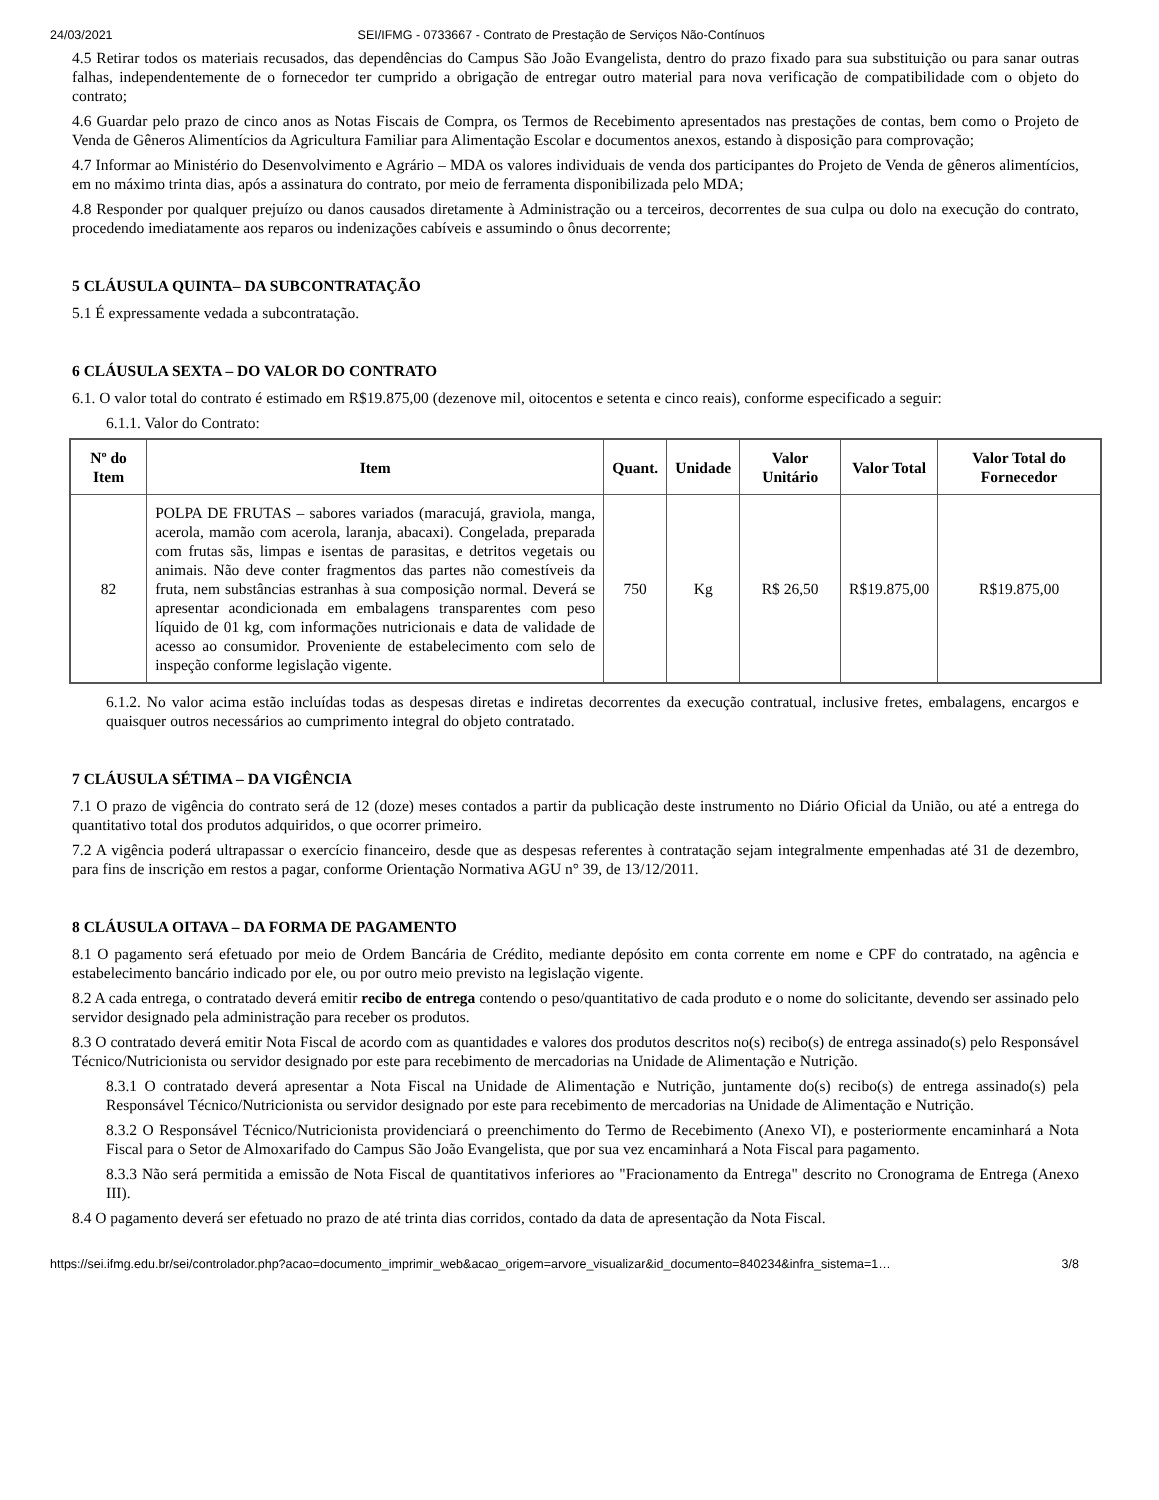24/03/2021 SEI/IFMG - 0733667 - Contrato de Prestação de Serviços Não-Contínuos
4.5 Retirar todos os materiais recusados, das dependências do Campus São João Evangelista, dentro do prazo fixado para sua substituição ou para sanar outras falhas, independentemente de o fornecedor ter cumprido a obrigação de entregar outro material para nova verificação de compatibilidade com o objeto do contrato;
4.6 Guardar pelo prazo de cinco anos as Notas Fiscais de Compra, os Termos de Recebimento apresentados nas prestações de contas, bem como o Projeto de Venda de Gêneros Alimentícios da Agricultura Familiar para Alimentação Escolar e documentos anexos, estando à disposição para comprovação;
4.7 Informar ao Ministério do Desenvolvimento e Agrário – MDA os valores individuais de venda dos participantes do Projeto de Venda de gêneros alimentícios, em no máximo trinta dias, após a assinatura do contrato, por meio de ferramenta disponibilizada pelo MDA;
4.8 Responder por qualquer prejuízo ou danos causados diretamente à Administração ou a terceiros, decorrentes de sua culpa ou dolo na execução do contrato, procedendo imediatamente aos reparos ou indenizações cabíveis e assumindo o ônus decorrente;
5 CLÁUSULA QUINTA– DA SUBCONTRATAÇÃO
5.1 É expressamente vedada a subcontratação.
6 CLÁUSULA SEXTA – DO VALOR DO CONTRATO
6.1. O valor total do contrato é estimado em R$19.875,00 (dezenove mil, oitocentos e setenta e cinco reais), conforme especificado a seguir:
6.1.1. Valor do Contrato:
| Nº do Item | Item | Quant. | Unidade | Valor Unitário | Valor Total | Valor Total do Fornecedor |
| --- | --- | --- | --- | --- | --- | --- |
| 82 | POLPA DE FRUTAS – sabores variados (maracujá, graviola, manga, acerola, mamão com acerola, laranja, abacaxi). Congelada, preparada com frutas sãs, limpas e isentas de parasitas, e detritos vegetais ou animais. Não deve conter fragmentos das partes não comestíveis da fruta, nem substâncias estranhas à sua composição normal. Deverá se apresentar acondicionada em embalagens transparentes com peso líquido de 01 kg, com informações nutricionais e data de validade de acesso ao consumidor. Proveniente de estabelecimento com selo de inspeção conforme legislação vigente. | 750 | Kg | R$ 26,50 | R$19.875,00 | R$19.875,00 |
6.1.2. No valor acima estão incluídas todas as despesas diretas e indiretas decorrentes da execução contratual, inclusive fretes, embalagens, encargos e quaisquer outros necessários ao cumprimento integral do objeto contratado.
7 CLÁUSULA SÉTIMA – DA VIGÊNCIA
7.1 O prazo de vigência do contrato será de 12 (doze) meses contados a partir da publicação deste instrumento no Diário Oficial da União, ou até a entrega do quantitativo total dos produtos adquiridos, o que ocorrer primeiro.
7.2 A vigência poderá ultrapassar o exercício financeiro, desde que as despesas referentes à contratação sejam integralmente empenhadas até 31 de dezembro, para fins de inscrição em restos a pagar, conforme Orientação Normativa AGU n° 39, de 13/12/2011.
8 CLÁUSULA OITAVA – DA FORMA DE PAGAMENTO
8.1 O pagamento será efetuado por meio de Ordem Bancária de Crédito, mediante depósito em conta corrente em nome e CPF do contratado, na agência e estabelecimento bancário indicado por ele, ou por outro meio previsto na legislação vigente.
8.2 A cada entrega, o contratado deverá emitir recibo de entrega contendo o peso/quantitativo de cada produto e o nome do solicitante, devendo ser assinado pelo servidor designado pela administração para receber os produtos.
8.3 O contratado deverá emitir Nota Fiscal de acordo com as quantidades e valores dos produtos descritos no(s) recibo(s) de entrega assinado(s) pelo Responsável Técnico/Nutricionista ou servidor designado por este para recebimento de mercadorias na Unidade de Alimentação e Nutrição.
8.3.1 O contratado deverá apresentar a Nota Fiscal na Unidade de Alimentação e Nutrição, juntamente do(s) recibo(s) de entrega assinado(s) pela Responsável Técnico/Nutricionista ou servidor designado por este para recebimento de mercadorias na Unidade de Alimentação e Nutrição.
8.3.2 O Responsável Técnico/Nutricionista providenciará o preenchimento do Termo de Recebimento (Anexo VI), e posteriormente encaminhará a Nota Fiscal para o Setor de Almoxarifado do Campus São João Evangelista, que por sua vez encaminhará a Nota Fiscal para pagamento.
8.3.3 Não será permitida a emissão de Nota Fiscal de quantitativos inferiores ao "Fracionamento da Entrega" descrito no Cronograma de Entrega (Anexo III).
8.4 O pagamento deverá ser efetuado no prazo de até trinta dias corridos, contado da data de apresentação da Nota Fiscal.
https://sei.ifmg.edu.br/sei/controlador.php?acao=documento_imprimir_web&acao_origem=arvore_visualizar&id_documento=840234&infra_sistema=1… 3/8